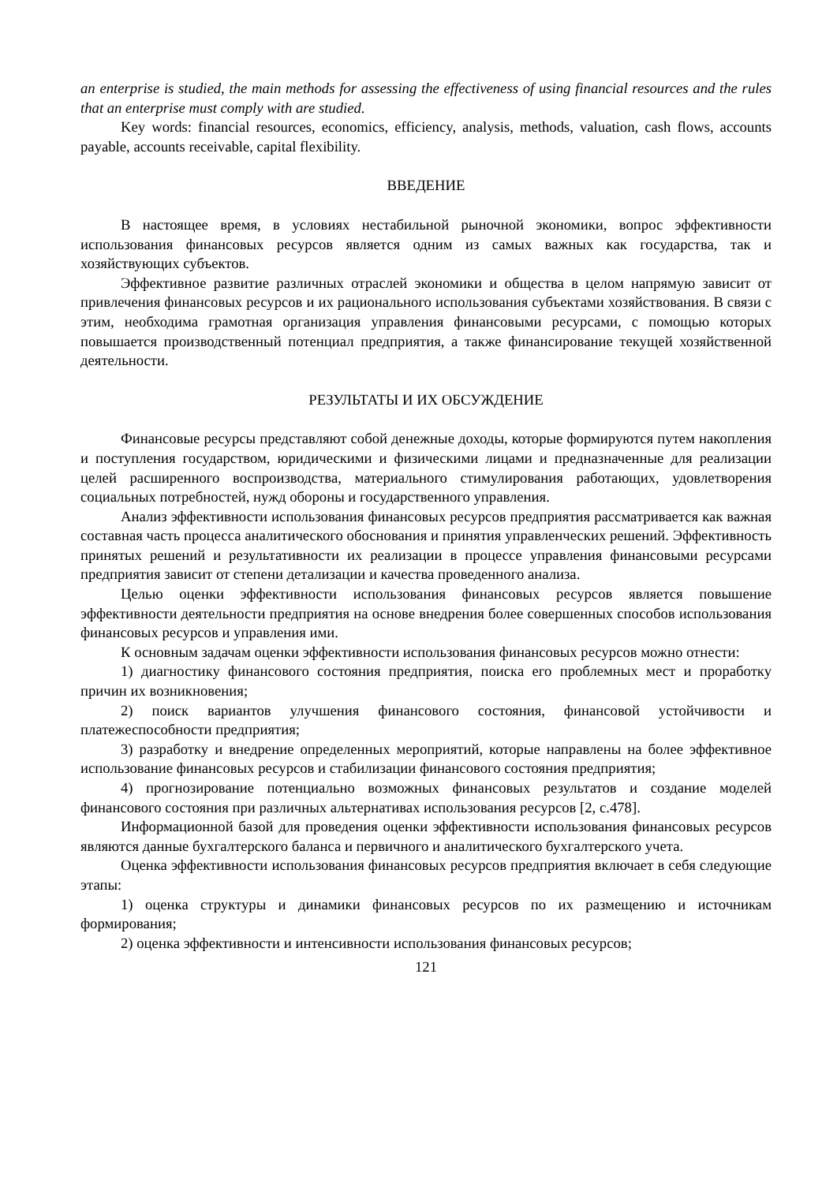an enterprise is studied, the main methods for assessing the effectiveness of using financial resources and the rules that an enterprise must comply with are studied.
Key words: financial resources, economics, efficiency, analysis, methods, valuation, cash flows, accounts payable, accounts receivable, capital flexibility.
ВВЕДЕНИЕ
В настоящее время, в условиях нестабильной рыночной экономики, вопрос эффективности использования финансовых ресурсов является одним из самых важных как государства, так и хозяйствующих субъектов.
Эффективное развитие различных отраслей экономики и общества в целом напрямую зависит от привлечения финансовых ресурсов и их рационального использования субъектами хозяйствования. В связи с этим, необходима грамотная организация управления финансовыми ресурсами, с помощью которых повышается производственный потенциал предприятия, а также финансирование текущей хозяйственной деятельности.
РЕЗУЛЬТАТЫ И ИХ ОБСУЖДЕНИЕ
Финансовые ресурсы представляют собой денежные доходы, которые формируются путем накопления и поступления государством, юридическими и физическими лицами и предназначенные для реализации целей расширенного воспроизводства, материального стимулирования работающих, удовлетворения социальных потребностей, нужд обороны и государственного управления.
Анализ эффективности использования финансовых ресурсов предприятия рассматривается как важная составная часть процесса аналитического обоснования и принятия управленческих решений. Эффективность принятых решений и результативности их реализации в процессе управления финансовыми ресурсами предприятия зависит от степени детализации и качества проведенного анализа.
Целью оценки эффективности использования финансовых ресурсов является повышение эффективности деятельности предприятия на основе внедрения более совершенных способов использования финансовых ресурсов и управления ими.
К основным задачам оценки эффективности использования финансовых ресурсов можно отнести:
1) диагностику финансового состояния предприятия, поиска его проблемных мест и проработку причин их возникновения;
2) поиск вариантов улучшения финансового состояния, финансовой устойчивости и платежеспособности предприятия;
3) разработку и внедрение определенных мероприятий, которые направлены на более эффективное использование финансовых ресурсов и стабилизации финансового состояния предприятия;
4) прогнозирование потенциально возможных финансовых результатов и создание моделей финансового состояния при различных альтернативах использования ресурсов [2, с.478].
Информационной базой для проведения оценки эффективности использования финансовых ресурсов являются данные бухгалтерского баланса и первичного и аналитического бухгалтерского учета.
Оценка эффективности использования финансовых ресурсов предприятия включает в себя следующие этапы:
1) оценка структуры и динамики финансовых ресурсов по их размещению и источникам формирования;
2) оценка эффективности и интенсивности использования финансовых ресурсов;
121